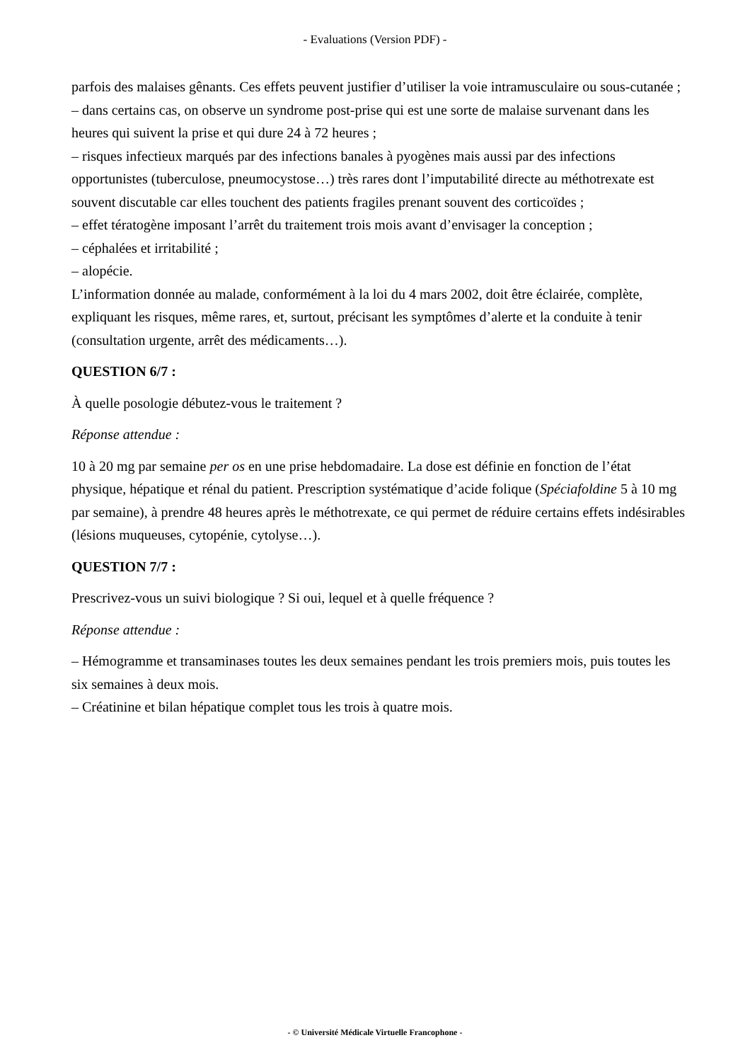- Evaluations (Version PDF) -
parfois des malaises gênants. Ces effets peuvent justifier d’utiliser la voie intramusculaire ou sous-cutanée ;
– dans certains cas, on observe un syndrome post-prise qui est une sorte de malaise survenant dans les heures qui suivent la prise et qui dure 24 à 72 heures ;
– risques infectieux marqués par des infections banales à pyogènes mais aussi par des infections opportunistes (tuberculose, pneumocystose…) très rares dont l’imputabilité directe au méthotrexate est souvent discutable car elles touchent des patients fragiles prenant souvent des corticoïdes ;
– effet tératogène imposant l’arrêt du traitement trois mois avant d’envisager la conception ;
– céphalées et irritabilité ;
– alopécie.
L’information donnée au malade, conformément à la loi du 4 mars 2002, doit être éclairée, complète, expliquant les risques, même rares, et, surtout, précisant les symptômes d’alerte et la conduite à tenir (consultation urgente, arrêt des médicaments…).
QUESTION 6/7 :
À quelle posologie débutez-vous le traitement ?
Réponse attendue :
10 à 20 mg par semaine per os en une prise hebdomadaire. La dose est définie en fonction de l’état physique, hépatique et rénal du patient. Prescription systématique d’acide folique (Spéciafoldine 5 à 10 mg par semaine), à prendre 48 heures après le méthotrexate, ce qui permet de réduire certains effets indésirables (lésions muqueuses, cytopénie, cytolyse…).
QUESTION 7/7 :
Prescrivez-vous un suivi biologique ? Si oui, lequel et à quelle fréquence ?
Réponse attendue :
– Hémogramme et transaminases toutes les deux semaines pendant les trois premiers mois, puis toutes les six semaines à deux mois.
– Créatinine et bilan hépatique complet tous les trois à quatre mois.
- © Université Médicale Virtuelle Francophone -